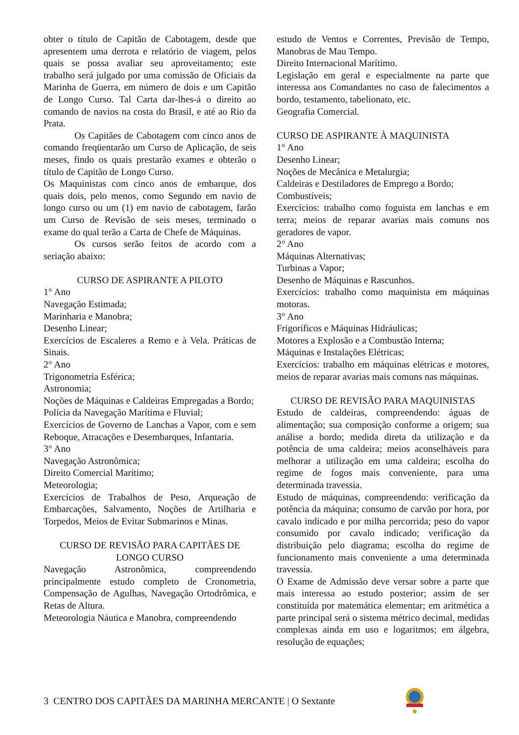obter o título de Capitão de Cabotagem, desde que apresentem uma derrota e relatório de viagem, pelos quais se possa avaliar seu aproveitamento; este trabalho será julgado por uma comissão de Oficiais da Marinha de Guerra, em número de dois e um Capitão de Longo Curso. Tal Carta dar-lhes-á o direito ao comando de navios na costa do Brasil, e até ao Rio da Prata.
Os Capitães de Cabotagem com cinco anos de comando freqüentarão um Curso de Aplicação, de seis meses, findo os quais prestarão exames e obterão o título de Capitão de Longo Curso.
Os Maquinistas com cinco anos de embarque, dos quais dois, pelo menos, como Segundo em navio de longo curso ou um (1) em navio de cabotagem, farão um Curso de Revisão de seis meses, terminado o exame do qual terão a Carta de Chefe de Máquinas.
Os cursos serão feitos de acordo com a seriação abaixo:
CURSO DE ASPIRANTE A PILOTO
1° Ano
Navegação Estimada;
Marinharia e Manobra;
Desenho Linear;
Exercícios de Escaleres a Remo e à Vela. Práticas de Sinais.
2° Ano
Trigonometria Esférica;
Astronomia;
Noções de Máquinas e Caldeiras Empregadas a Bordo;
Polícia da Navegação Marítima e Fluvial;
Exercícios de Governo de Lanchas a Vapor, com e sem Reboque, Atracações e Desembarques, Infantaria.
3° Ano
Navegação Astronômica;
Direito Comercial Marítimo;
Meteorologia;
Exercícios de Trabalhos de Peso, Arqueação de Embarcações, Salvamento, Noções de Artilharia e Torpedos, Meios de Evitar Submarinos e Minas.
CURSO DE REVISÃO PARA CAPITÃES DE LONGO CURSO
Navegação Astronômica, compreendendo principalmente estudo completo de Cronometria, Compensação de Agulhas, Navegação Ortodrômica, e Retas de Altura.
Meteorologia Náutica e Manobra, compreendendo
estudo de Ventos e Correntes, Previsão de Tempo, Manobras de Mau Tempo.
Direito Internacional Marítimo.
Legislação em geral e especialmente na parte que interessa aos Comandantes no caso de falecimentos a bordo, testamento, tabelionato, etc.
Geografia Comercial.
CURSO DE ASPIRANTE À MAQUINISTA
1° Ano
Desenho Linear;
Noções de Mecânica e Metalurgia;
Caldeiras e Destiladores de Emprego a Bordo;
Combustíveis;
Exercícios: trabalho como foguista em lanchas e em terra; meios de reparar avarias mais comuns nos geradores de vapor.
2° Ano
Máquinas Alternativas;
Turbinas a Vapor;
Desenho de Máquinas e Rascunhos.
Exercícios: trabalho como maquinista em máquinas motoras.
3° Ano
Frigoríficos e Máquinas Hidráulicas;
Motores a Explosão e a Combustão Interna;
Máquinas e Instalações Elétricas;
Exercícios: trabalho em máquinas elétricas e motores, meios de reparar avarias mais comuns nas máquinas.
CURSO DE REVISÃO PARA MAQUINISTAS
Estudo de caldeiras, compreendendo: águas de alimentação; sua composição conforme a origem; sua análise a bordo; medida direta da utilização e da potência de uma caldeira; meios aconselháveis para melhorar a utilização em uma caldeira; escolha do regime de fogos mais conveniente, para uma determinada travessia.
Estudo de máquinas, compreendendo: verificação da potência da máquina; consumo de carvão por hora, por cavalo indicado e por milha percorrida; peso do vapor consumido por cavalo indicado; verificação da distribuição pelo diagrama; escolha do regime de funcionamento mais conveniente a uma determinada travessia.
O Exame de Admissão deve versar sobre a parte que mais interessa ao estudo posterior; assim de ser constituída por matemática elementar; em aritmética a parte principal será o sistema métrico decimal, medidas complexas ainda em uso e logaritmos; em álgebra, resolução de equações;
3 CENTRO DOS CAPITÃES DA MARINHA MERCANTE | O Sextante